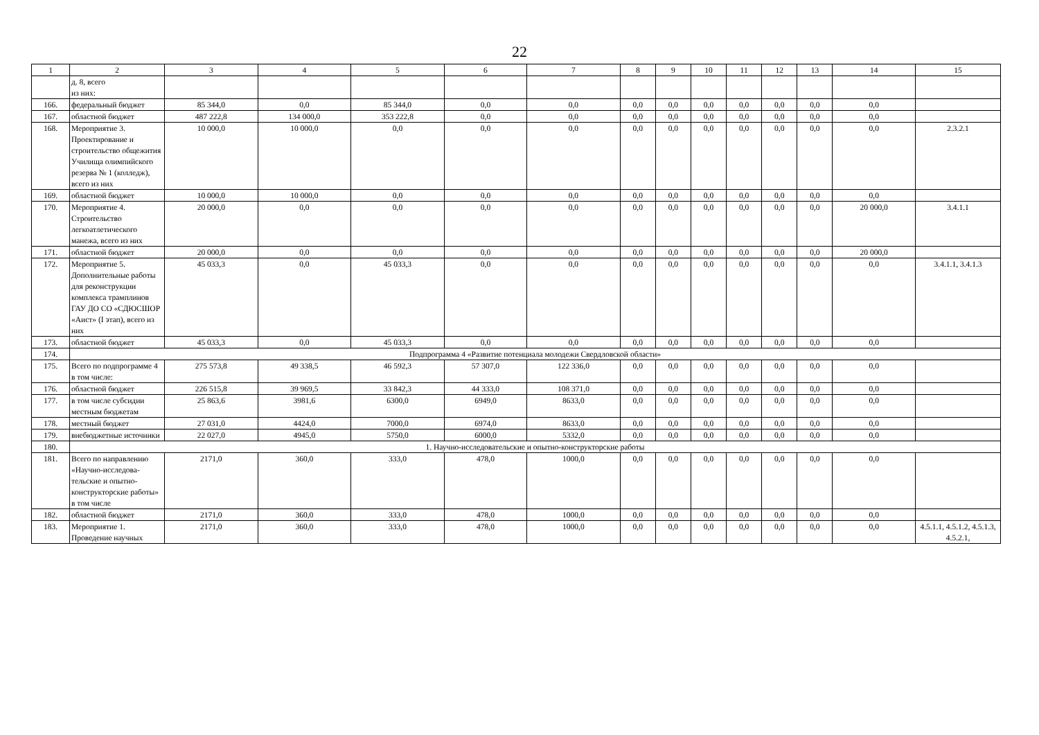22
| 1 | 2 | 3 | 4 | 5 | 6 | 7 | 8 | 9 | 10 | 11 | 12 | 13 | 14 | 15 |
| --- | --- | --- | --- | --- | --- | --- | --- | --- | --- | --- | --- | --- | --- | --- |
| | д. 8, всего из них: | | | | | | | | | | | | | |
| 166. | федеральный бюджет | 85 344,0 | 0,0 | 85 344,0 | 0,0 | 0,0 | 0,0 | 0,0 | 0,0 | 0,0 | 0,0 | 0,0 | 0,0 | |
| 167. | областной бюджет | 487 222,8 | 134 000,0 | 353 222,8 | 0,0 | 0,0 | 0,0 | 0,0 | 0,0 | 0,0 | 0,0 | 0,0 | 0,0 | |
| 168. | Мероприятие 3. Проектирование и строительство общежития Училища олимпийского резерва № 1 (колледж), всего из них | 10 000,0 | 10 000,0 | 0,0 | 0,0 | 0,0 | 0,0 | 0,0 | 0,0 | 0,0 | 0,0 | 0,0 | 0,0 | 2.3.2.1 |
| 169. | областной бюджет | 10 000,0 | 10 000,0 | 0,0 | 0,0 | 0,0 | 0,0 | 0,0 | 0,0 | 0,0 | 0,0 | 0,0 | 0,0 | |
| 170. | Мероприятие 4. Строительство легкоатлетического манежа, всего из них | 20 000,0 | 0,0 | 0,0 | 0,0 | 0,0 | 0,0 | 0,0 | 0,0 | 0,0 | 0,0 | 0,0 | 20 000,0 | 3.4.1.1 |
| 171. | областной бюджет | 20 000,0 | 0,0 | 0,0 | 0,0 | 0,0 | 0,0 | 0,0 | 0,0 | 0,0 | 0,0 | 0,0 | 20 000,0 | |
| 172. | Мероприятие 5. Дополнительные работы для реконструкции комплекса трамплинов ГАУ ДО СО «СДЮСШОР «Аист» (I этап), всего из них | 45 033,3 | 0,0 | 45 033,3 | 0,0 | 0,0 | 0,0 | 0,0 | 0,0 | 0,0 | 0,0 | 0,0 | 0,0 | 3.4.1.1, 3.4.1.3 |
| 173. | областной бюджет | 45 033,3 | 0,0 | 45 033,3 | 0,0 | 0,0 | 0,0 | 0,0 | 0,0 | 0,0 | 0,0 | 0,0 | 0,0 | |
| 174. | Подпрограмма 4 «Развитие потенциала молодежи Свердловской области» | | | | | | | | | | | | | |
| 175. | Всего по подпрограмме 4 в том числе: | 275 573,8 | 49 338,5 | 46 592,3 | 57 307,0 | 122 336,0 | 0,0 | 0,0 | 0,0 | 0,0 | 0,0 | 0,0 | 0,0 | |
| 176. | областной бюджет | 226 515,8 | 39 969,5 | 33 842,3 | 44 333,0 | 108 371,0 | 0,0 | 0,0 | 0,0 | 0,0 | 0,0 | 0,0 | 0,0 | |
| 177. | в том числе субсидии местным бюджетам | 25 863,6 | 3981,6 | 6300,0 | 6949,0 | 8633,0 | 0,0 | 0,0 | 0,0 | 0,0 | 0,0 | 0,0 | 0,0 | |
| 178. | местный бюджет | 27 031,0 | 4424,0 | 7000,0 | 6974,0 | 8633,0 | 0,0 | 0,0 | 0,0 | 0,0 | 0,0 | 0,0 | 0,0 | |
| 179. | внебюджетные источники | 22 027,0 | 4945,0 | 5750,0 | 6000,0 | 5332,0 | 0,0 | 0,0 | 0,0 | 0,0 | 0,0 | 0,0 | 0,0 | |
| 180. | 1. Научно-исследовательские и опытно-конструкторские работы | | | | | | | | | | | | | |
| 181. | Всего по направлению «Научно-исследова-тельские и опытно-конструкторские работы» в том числе | 2171,0 | 360,0 | 333,0 | 478,0 | 1000,0 | 0,0 | 0,0 | 0,0 | 0,0 | 0,0 | 0,0 | 0,0 | |
| 182. | областной бюджет | 2171,0 | 360,0 | 333,0 | 478,0 | 1000,0 | 0,0 | 0,0 | 0,0 | 0,0 | 0,0 | 0,0 | 0,0 | |
| 183. | Мероприятие 1. Проведение научных | 2171,0 | 360,0 | 333,0 | 478,0 | 1000,0 | 0,0 | 0,0 | 0,0 | 0,0 | 0,0 | 0,0 | 0,0 | 4.5.1.1, 4.5.1.2, 4.5.1.3, 4.5.2.1, |